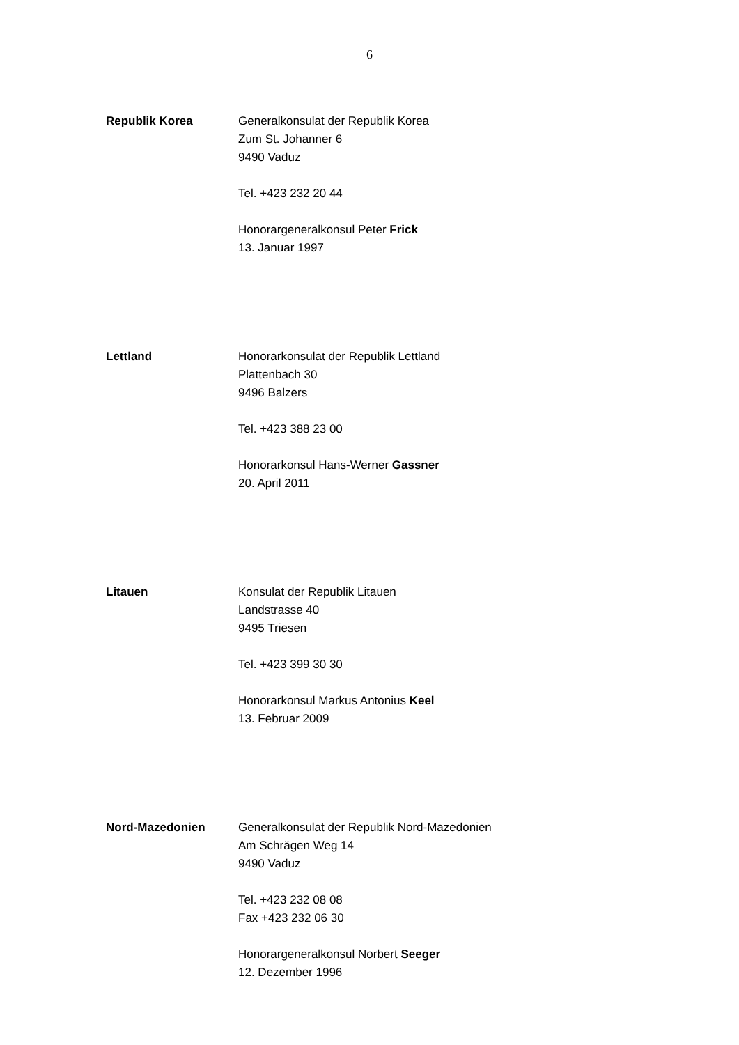6
Republik Korea Generalkonsulat der Republik Korea
Zum St. Johanner 6
9490 Vaduz
Tel. +423 232 20 44
Honorargeneralkonsul Peter Frick
13. Januar 1997
Lettland Honorarkonsulat der Republik Lettland
Plattenbach 30
9496 Balzers
Tel. +423 388 23 00
Honorarkonsul Hans-Werner Gassner
20. April 2011
Litauen Konsulat der Republik Litauen
Landstrasse 40
9495 Triesen
Tel. +423 399 30 30
Honorarkonsul Markus Antonius Keel
13. Februar 2009
Nord-Mazedonien Generalkonsulat der Republik Nord-Mazedonien
Am Schrägen Weg 14
9490 Vaduz
Tel. +423 232 08 08
Fax +423 232 06 30
Honorargeneralkonsul Norbert Seeger
12. Dezember 1996